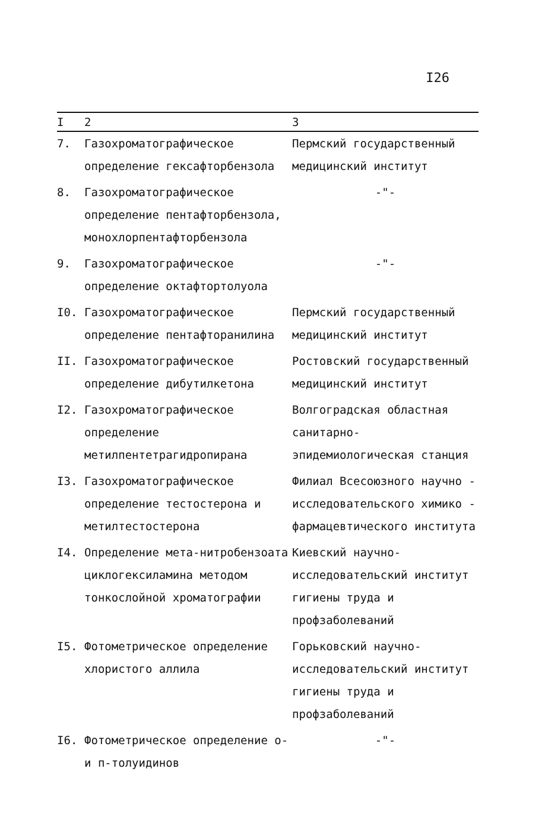I26
| I | 2 | 3 |
| --- | --- | --- |
| 7. | Газохроматографическое определение гексафторбензола | Пермский государственный медицинский институт |
| 8. | Газохроматографическое определение пентафторбензола, монохлорпентафторбензола | -"- |
| 9. | Газохроматографическое определение октафтортолуола | -"- |
| I0. | Газохроматографическое определение пентафторанилина | Пермский государственный медицинский институт |
| II. | Газохроматографическое определение дибутилкетона | Ростовский государственный медицинский институт |
| I2. | Газохроматографическое определение метилпентетрагидропирана | Волгоградская областная санитарно-эпидемиологическая станция |
| I3. | Газохроматографическое определение тестостерона и метилтестостерона | Филиал Всесоюзного научно - исследовательского химико - фармацевтического института |
| I4. | Определение мета-нитробензоата циклогексиламина методом тонкослойной хроматографии | Киевский научно- исследовательский институт гигиены труда и профзаболеваний |
| I5. | Фотометрическое определение хлористого аллила | Горьковский научно-исследовательский институт гигиены труда и профзаболеваний |
| I6. | Фотометрическое определение о- и п-толуидинов | -"- |